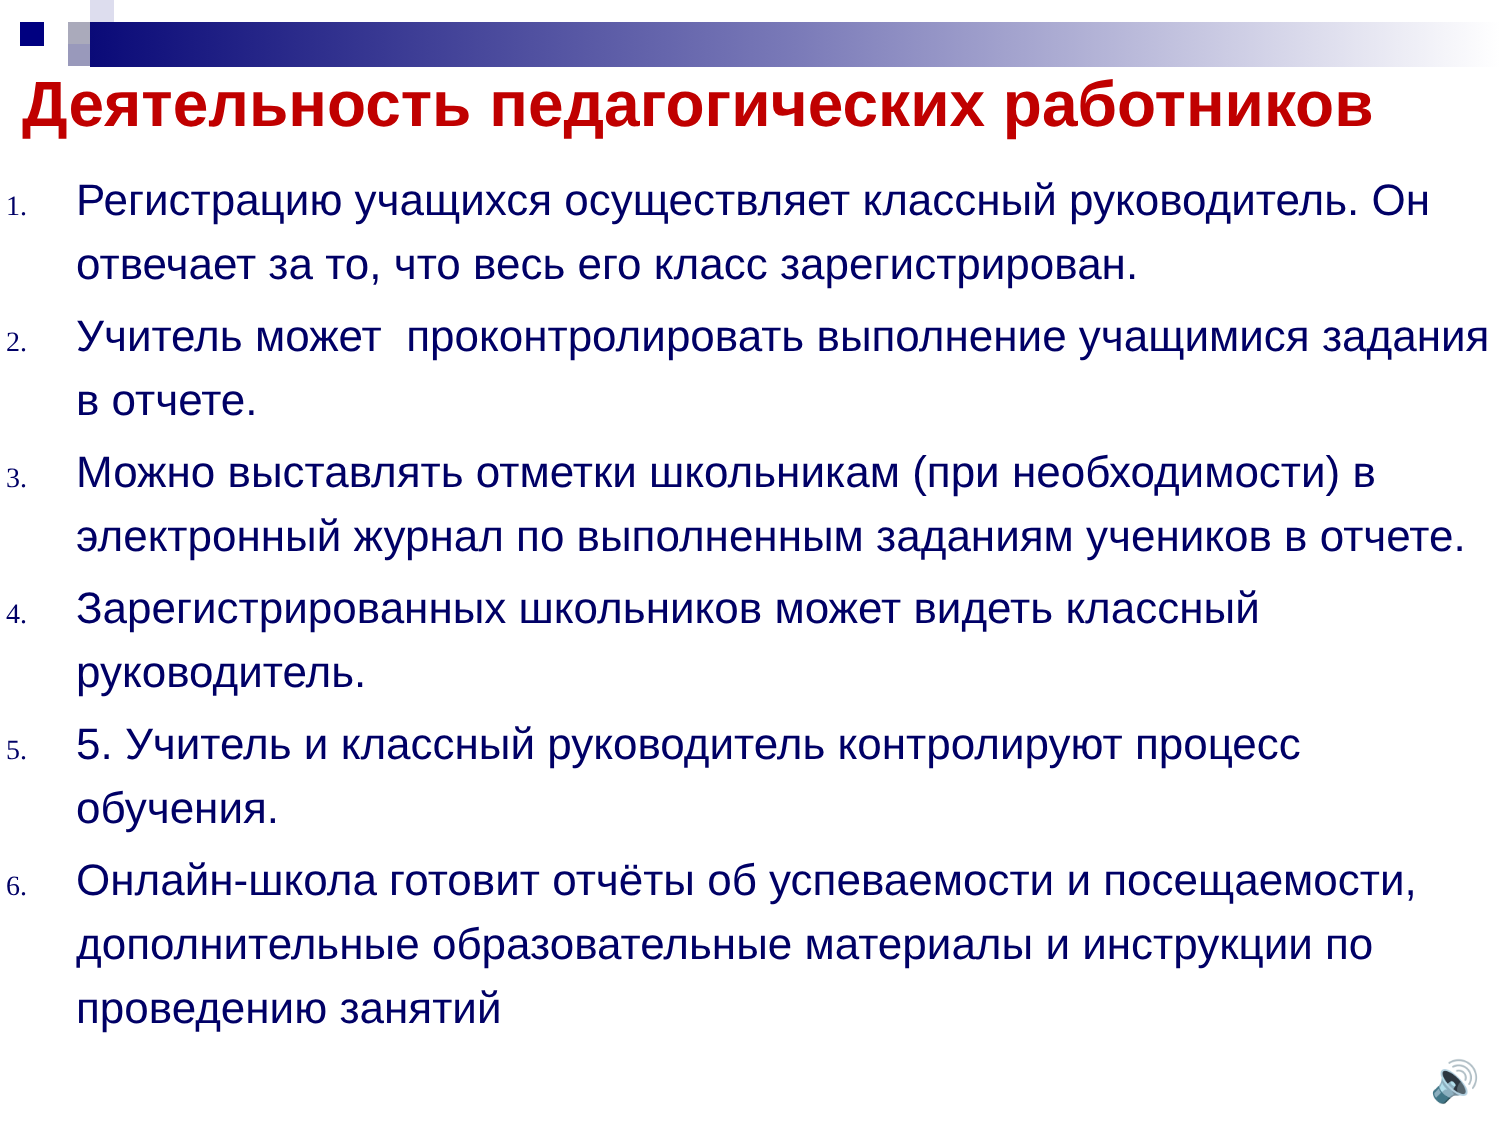Деятельность педагогических работников
1. Регистрацию учащихся осуществляет классный руководитель. Он отвечает за то, что весь его класс зарегистрирован.
2. Учитель может проконтролировать выполнение учащимися задания в отчете.
3. Можно выставлять отметки школьникам (при необходимости) в электронный журнал по выполненным заданиям учеников в отчете.
4. Зарегистрированных школьников может видеть классный руководитель.
5. 5. Учитель и классный руководитель контролируют процесс обучения.
6. Онлайн-школа готовит отчёты об успеваемости и посещаемости, дополнительные образовательные материалы и инструкции по проведению занятий
🔊